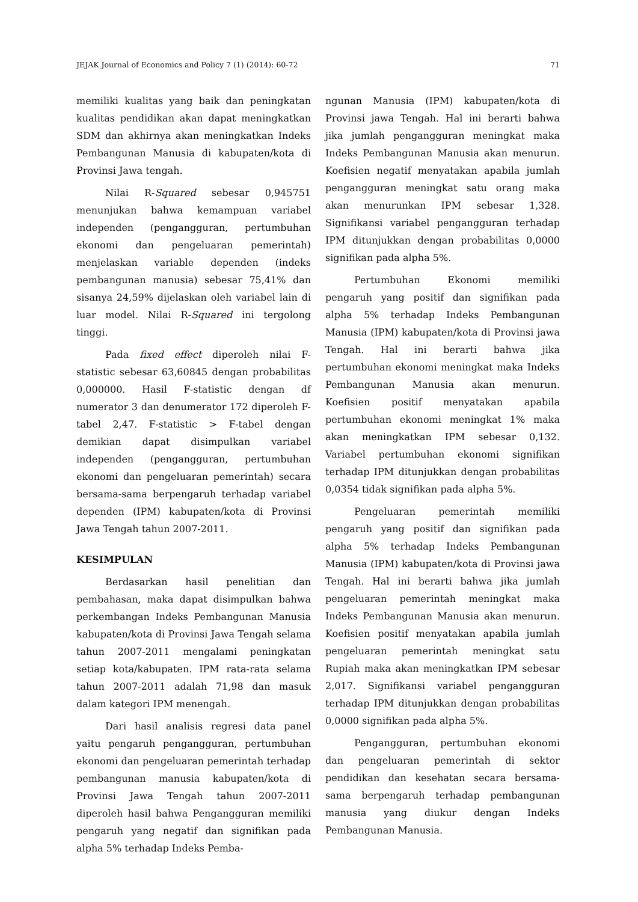JEJAK Journal of Economics and Policy 7 (1) (2014): 60-72 71
memiliki kualitas yang baik dan peningkatan kualitas pendidikan akan dapat meningkatkan SDM dan akhirnya akan meningkatkan Indeks Pembangunan Manusia di kabupaten/kota di Provinsi Jawa tengah.
Nilai R-Squared sebesar 0,945751 menunjukan bahwa kemampuan variabel independen (pengangguran, pertumbuhan ekonomi dan pengeluaran pemerintah) menjelaskan variable dependen (indeks pembangunan manusia) sebesar 75,41% dan sisanya 24,59% dijelaskan oleh variabel lain di luar model. Nilai R-Squared ini tergolong tinggi.
Pada fixed effect diperoleh nilai F-statistic sebesar 63,60845 dengan probabilitas 0,000000. Hasil F-statistic dengan df numerator 3 dan denumerator 172 diperoleh F-tabel 2,47. F-statistic > F-tabel dengan demikian dapat disimpulkan variabel independen (pengangguran, pertumbuhan ekonomi dan pengeluaran pemerintah) secara bersama-sama berpengaruh terhadap variabel dependen (IPM) kabupaten/kota di Provinsi Jawa Tengah tahun 2007-2011.
KESIMPULAN
Berdasarkan hasil penelitian dan pembahasan, maka dapat disimpulkan bahwa perkembangan Indeks Pembangunan Manusia kabupaten/kota di Provinsi Jawa Tengah selama tahun 2007-2011 mengalami peningkatan setiap kota/kabupaten. IPM rata-rata selama tahun 2007-2011 adalah 71,98 dan masuk dalam kategori IPM menengah.
Dari hasil analisis regresi data panel yaitu pengaruh pengangguran, pertumbuhan ekonomi dan pengeluaran pemerintah terhadap pembangunan manusia kabupaten/kota di Provinsi Jawa Tengah tahun 2007-2011 diperoleh hasil bahwa Pengangguran memiliki pengaruh yang negatif dan signifikan pada alpha 5% terhadap Indeks Pemba-
ngunan Manusia (IPM) kabupaten/kota di Provinsi jawa Tengah. Hal ini berarti bahwa jika jumlah pengangguran meningkat maka Indeks Pembangunan Manusia akan menurun. Koefisien negatif menyatakan apabila jumlah pengangguran meningkat satu orang maka akan menurunkan IPM sebesar 1,328. Signifikansi variabel pengangguran terhadap IPM ditunjukkan dengan probabilitas 0,0000 signifikan pada alpha 5%.
Pertumbuhan Ekonomi memiliki pengaruh yang positif dan signifikan pada alpha 5% terhadap Indeks Pembangunan Manusia (IPM) kabupaten/kota di Provinsi jawa Tengah. Hal ini berarti bahwa jika pertumbuhan ekonomi meningkat maka Indeks Pembangunan Manusia akan menurun. Koefisien positif menyatakan apabila pertumbuhan ekonomi meningkat 1% maka akan meningkatkan IPM sebesar 0,132. Variabel pertumbuhan ekonomi signifikan terhadap IPM ditunjukkan dengan probabilitas 0,0354 tidak signifikan pada alpha 5%.
Pengeluaran pemerintah memiliki pengaruh yang positif dan signifikan pada alpha 5% terhadap Indeks Pembangunan Manusia (IPM) kabupaten/kota di Provinsi jawa Tengah. Hal ini berarti bahwa jika jumlah pengeluaran pemerintah meningkat maka Indeks Pembangunan Manusia akan menurun. Koefisien positif menyatakan apabila jumlah pengeluaran pemerintah meningkat satu Rupiah maka akan meningkatkan IPM sebesar 2,017. Signifikansi variabel pengangguran terhadap IPM ditunjukkan dengan probabilitas 0,0000 signifikan pada alpha 5%.
Pengangguran, pertumbuhan ekonomi dan pengeluaran pemerintah di sektor pendidikan dan kesehatan secara bersama-sama berpengaruh terhadap pembangunan manusia yang diukur dengan Indeks Pembangunan Manusia.